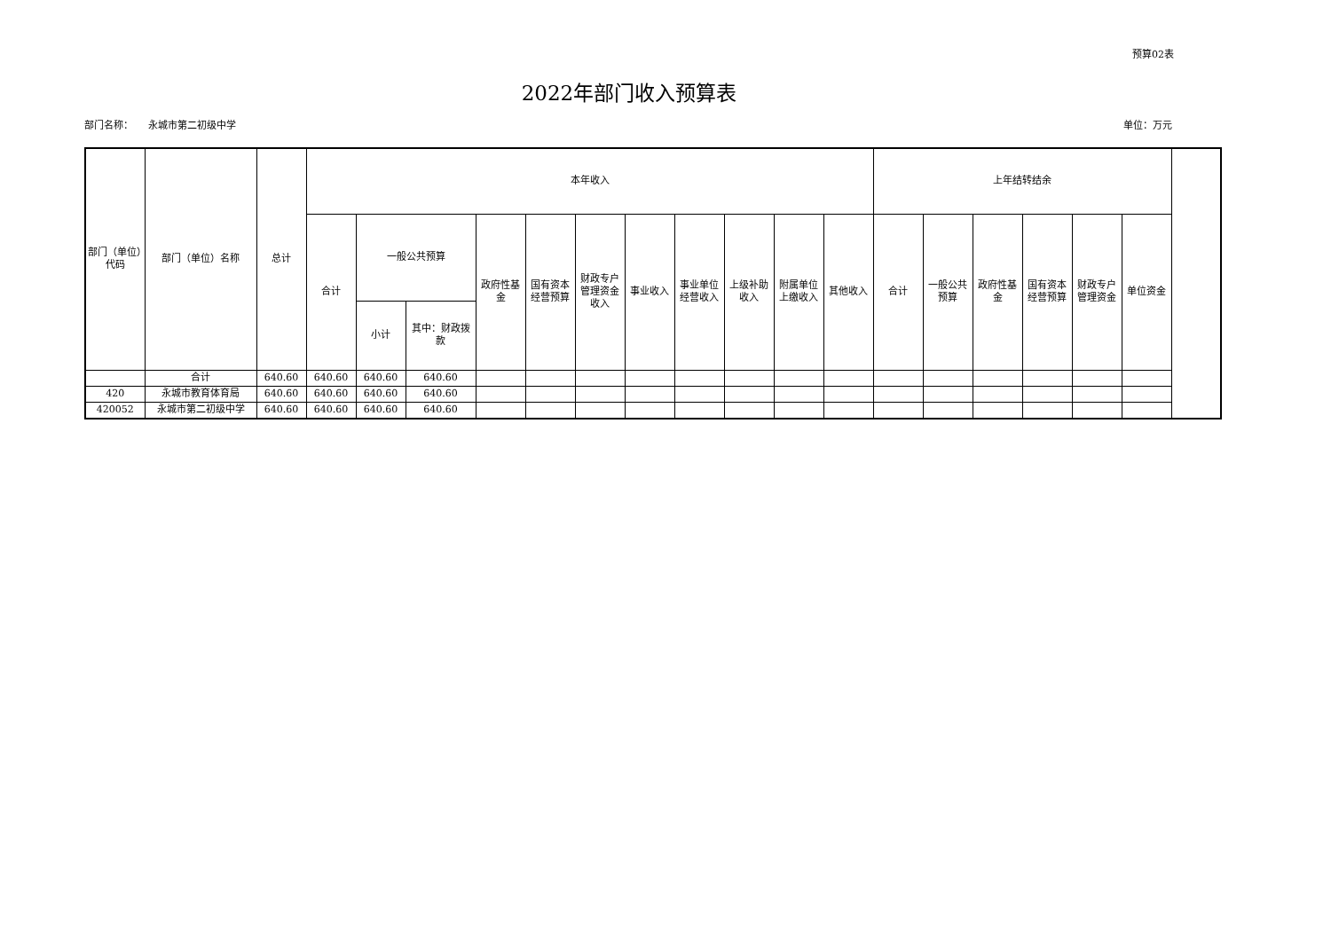预算02表
2022年部门收入预算表
部门名称： 永城市第二初级中学 单位：万元
| 部门（单位）代码 | 部门（单位）名称 | 总计 | 本年收入 | | | | | | | | | | | 上年结转结余 | | | | | |
| --- | --- | --- | --- | --- | --- | --- | --- | --- | --- | --- | --- | --- | --- | --- | --- | --- | --- | --- | --- |
| | | | 合计 | 一般公共预算 | | 政府性基金 | 国有资本经营预算 | 财政专户管理资金收入 | 事业收入 | 事业单位经营收入 | 上级补助收入 | 附属单位上缴收入 | 其他收入 | 合计 | 一般公共预算 | 政府性基金 | 国有资本经营预算 | 财政专户管理资金 | 单位资金 |
| | | | | 小计 | 其中：财政拨款 | | | | | | | | | | | | | | |
| | 合计 | 640.60 | 640.60 | 640.60 | 640.60 | | | | | | | | | | | | | | |
| 420 | 永城市教育体育局 | 640.60 | 640.60 | 640.60 | 640.60 | | | | | | | | | | | | | | |
| 420052 | 永城市第二初级中学 | 640.60 | 640.60 | 640.60 | 640.60 | | | | | | | | | | | | | | |